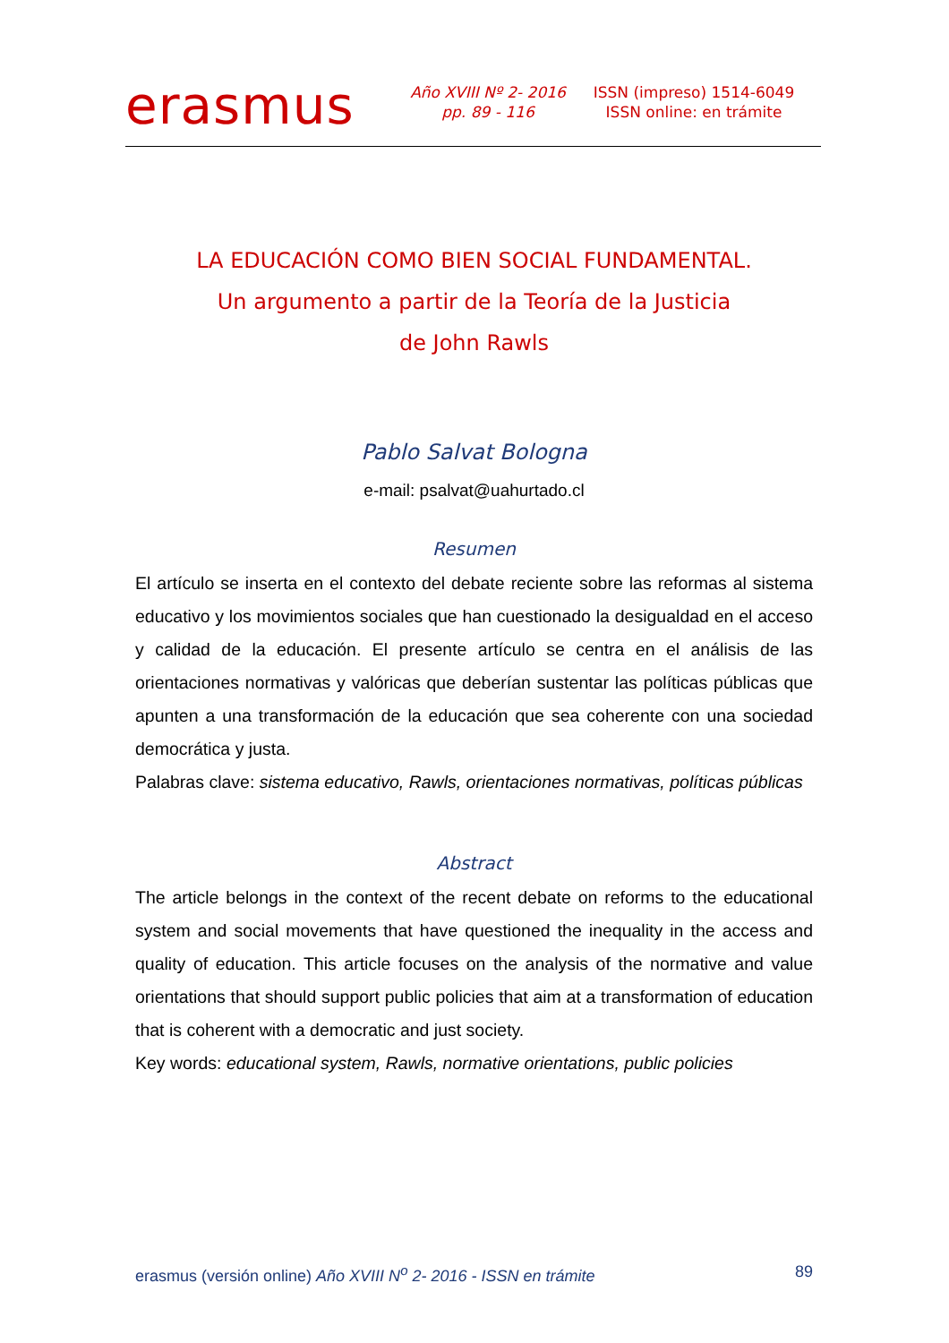erasmus
Año XVIII Nº 2- 2016
pp. 89 - 116
ISSN (impreso) 1514-6049
ISSN online: en trámite
LA EDUCACIÓN COMO BIEN SOCIAL FUNDAMENTAL.
Un argumento a partir de la Teoría de la Justicia
de John Rawls
Pablo Salvat Bologna
e-mail: psalvat@uahurtado.cl
Resumen
El artículo se inserta en el contexto del debate reciente sobre las reformas al sistema educativo y los movimientos sociales que han cuestionado la desigualdad en el acceso y calidad de la educación. El presente artículo se centra en el análisis de las orientaciones normativas y valóricas que deberían sustentar las políticas públicas que apunten a una transformación de la educación que sea coherente con una sociedad democrática y justa.
Palabras clave: sistema educativo, Rawls, orientaciones normativas, políticas públicas
Abstract
The article belongs in the context of the recent debate on reforms to the educational system and social movements that have questioned the inequality in the access and quality of education. This article focuses on the analysis of the normative and value orientations that should support public policies that aim at a transformation of education that is coherent with a democratic and just society.
Key words: educational system, Rawls, normative orientations, public policies
erasmus (versión online) Año XVIII N<sup>o</sup> 2- 2016 - ISSN en trámite 89